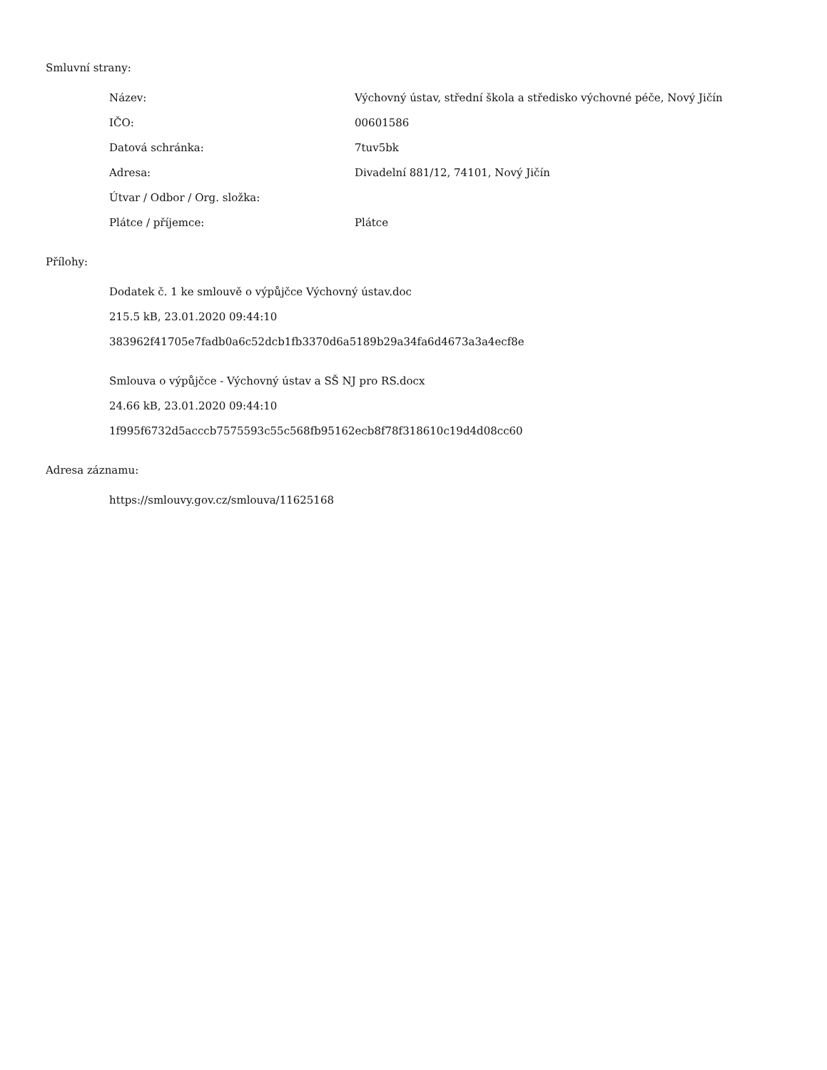Smluvní strany:
| Název: | Výchovný ústav, střední škola a středisko výchovné péče, Nový Jičín |
| IČO: | 00601586 |
| Datová schránka: | 7tuv5bk |
| Adresa: | Divadelní 881/12, 74101, Nový Jičín |
| Útvar / Odbor / Org. složka: | |
| Plátce / příjemce: | Plátce |
Přílohy:
Dodatek č. 1 ke smlouvě o výpůjčce Výchovný ústav.doc
215.5 kB, 23.01.2020 09:44:10
383962f41705e7fadb0a6c52dcb1fb3370d6a5189b29a34fa6d4673a3a4ecf8e
Smlouva o výpůjčce - Výchovný ústav a SŠ NJ pro RS.docx
24.66 kB, 23.01.2020 09:44:10
1f995f6732d5acccb7575593c55c568fb95162ecb8f78f318610c19d4d08cc60
Adresa záznamu:
https://smlouvy.gov.cz/smlouva/11625168